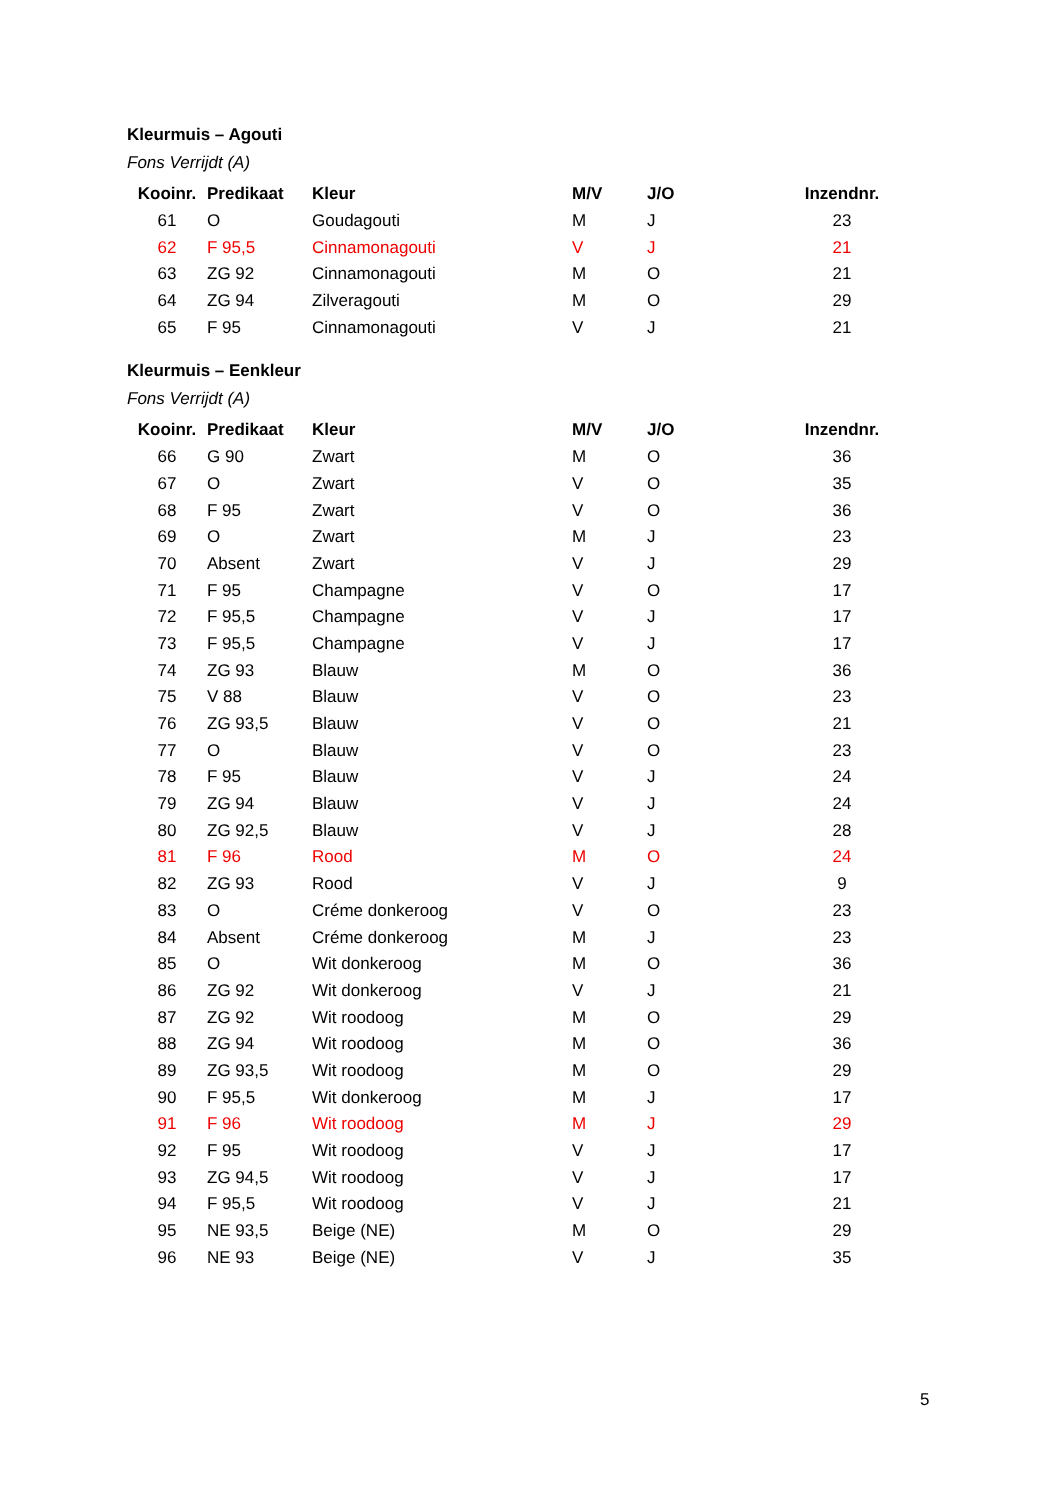Kleurmuis – Agouti
Fons Verrijdt (A)
| Kooinr. | Predikaat | Kleur | M/V | J/O | Inzendnr. |
| --- | --- | --- | --- | --- | --- |
| 61 | O | Goudagouti | M | J | 23 |
| 62 | F 95,5 | Cinnamonagouti | V | J | 21 |
| 63 | ZG 92 | Cinnamonagouti | M | O | 21 |
| 64 | ZG 94 | Zilveragouti | M | O | 29 |
| 65 | F 95 | Cinnamonagouti | V | J | 21 |
Kleurmuis – Eenkleur
Fons Verrijdt (A)
| Kooinr. | Predikaat | Kleur | M/V | J/O | Inzendnr. |
| --- | --- | --- | --- | --- | --- |
| 66 | G 90 | Zwart | M | O | 36 |
| 67 | O | Zwart | V | O | 35 |
| 68 | F 95 | Zwart | V | O | 36 |
| 69 | O | Zwart | M | J | 23 |
| 70 | Absent | Zwart | V | J | 29 |
| 71 | F 95 | Champagne | V | O | 17 |
| 72 | F 95,5 | Champagne | V | J | 17 |
| 73 | F 95,5 | Champagne | V | J | 17 |
| 74 | ZG 93 | Blauw | M | O | 36 |
| 75 | V 88 | Blauw | V | O | 23 |
| 76 | ZG 93,5 | Blauw | V | O | 21 |
| 77 | O | Blauw | V | O | 23 |
| 78 | F 95 | Blauw | V | J | 24 |
| 79 | ZG 94 | Blauw | V | J | 24 |
| 80 | ZG 92,5 | Blauw | V | J | 28 |
| 81 | F 96 | Rood | M | O | 24 |
| 82 | ZG 93 | Rood | V | J | 9 |
| 83 | O | Créme donkeroog | V | O | 23 |
| 84 | Absent | Créme donkeroog | M | J | 23 |
| 85 | O | Wit donkeroog | M | O | 36 |
| 86 | ZG 92 | Wit donkeroog | V | J | 21 |
| 87 | ZG 92 | Wit roodoog | M | O | 29 |
| 88 | ZG 94 | Wit roodoog | M | O | 36 |
| 89 | ZG 93,5 | Wit roodoog | M | O | 29 |
| 90 | F 95,5 | Wit donkeroog | M | J | 17 |
| 91 | F 96 | Wit roodoog | M | J | 29 |
| 92 | F 95 | Wit roodoog | V | J | 17 |
| 93 | ZG 94,5 | Wit roodoog | V | J | 17 |
| 94 | F 95,5 | Wit roodoog | V | J | 21 |
| 95 | NE 93,5 | Beige (NE) | M | O | 29 |
| 96 | NE 93 | Beige (NE) | V | J | 35 |
5